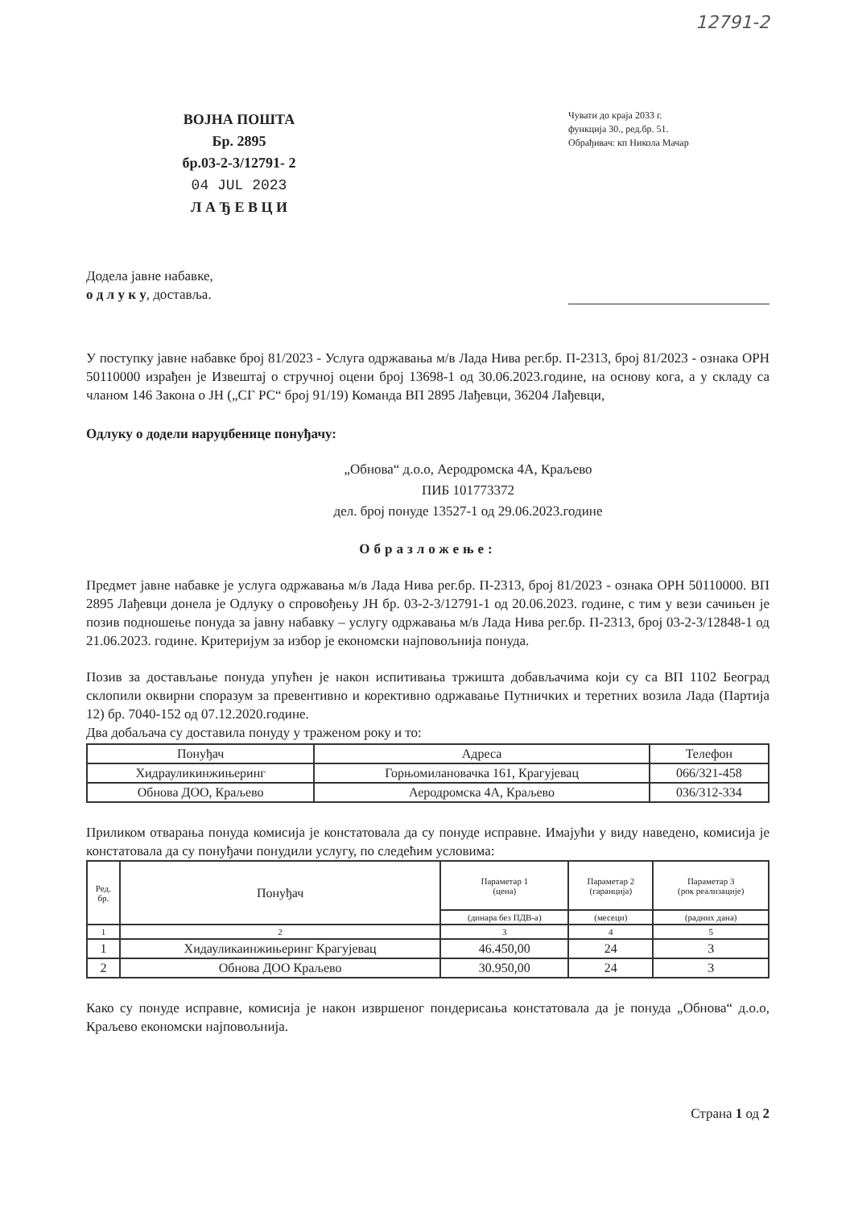12791-2
ВОЈНА ПОШТА
Бр. 2895
бр.03-2-3/12791- 2
04 JUL 2023
Л А Ђ Е В Ц И
Чувати до краја 2033 г.
функција 30., ред.бр. 51.
Обрађивач: кп Никола Мачар
Додела јавне набавке,
о д л у к у, доставља.
У поступку јавне набавке број 81/2023 - Услуга одржавања м/в Лада Нива рег.бр. П-2313, број 81/2023 - ознака ОРН 50110000 израђен је Извештај о стручној оцени број 13698-1 од 30.06.2023.године, на основу кога, а у складу са чланом 146 Закона о ЈН („СГ РС“ број 91/19) Команда ВП 2895 Лађевци, 36204 Лађевци,
Одлуку о додели наруџбенице понуђачу:
„Обнова“ д.о.о, Аеродромска 4А, Краљево
ПИБ 101773372
дел. број понуде 13527-1 од 29.06.2023.године
Образложење:
Предмет јавне набавке је услуга одржавања м/в Лада Нива рег.бр. П-2313, број 81/2023 - ознака ОРН 50110000. ВП 2895 Лађевци донела је Одлуку о спровођењу ЈН бр. 03-2-3/12791-1 од 20.06.2023. године, с тим у вези сачињен је позив подношење понуда за јавну набавку – услугу одржавања м/в Лада Нива рег.бр. П-2313, број 03-2-3/12848-1 од 21.06.2023. године. Критеријум за избор је економски најповољнија понуда.
Позив за достављање понуда упућен је након испитивања тржишта добављачима који су са ВП 1102 Београд склопили оквирни споразум за превентивно и корективно одржавање Путничких и теретних возила Лада (Партија 12) бр. 7040-152 од 07.12.2020.године.
Два добаљача су доставила понуду у траженом року и то:
| Понуђач | Адреса | Телефон |
| --- | --- | --- |
| Хидрауликинжињеринг | Горњомилановачка 161, Крагујевац | 066/321-458 |
| Обнова ДОО, Краљево | Аеродромска 4А, Краљево | 036/312-334 |
Приликом отварања понуда комисија је констатовала да су понуде исправне. Имајући у виду наведено, комисија је констатовала да су понуђачи понудили услугу, по следећим условима:
| Ред. бр. | Понуђач | Параметар 1 (цена) | Параметар 2 (гаранција) | Параметар 3 (рок реализације) |
| --- | --- | --- | --- | --- |
| | | (динара без ПДВ-а) | (месеци) | (радних дана) |
| 1 | 2 | 3 | 4 | 5 |
| 1 | Хидауликаинжињеринг Крагујевац | 46.450,00 | 24 | 3 |
| 2 | Обнова ДОО Краљево | 30.950,00 | 24 | 3 |
Како су понуде исправне, комисија је након извршеног пондерисања констатовала да је понуда „Обнова“ д.о.о, Краљево економски најповољнија.
Страна 1 од 2